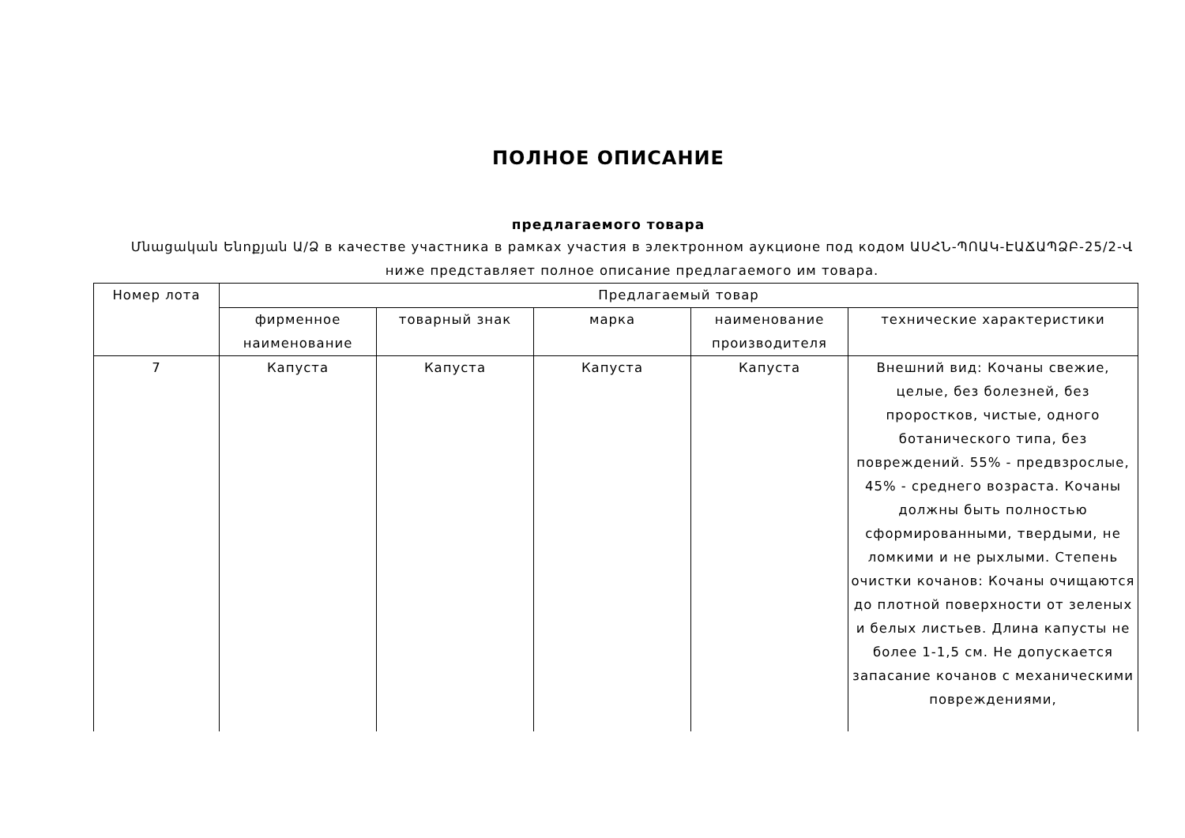ПОЛНОЕ ОПИСАНИЕ
предлагаемого товара
Մնացական Ենոքյան Ա/Ձ в качестве участника в рамках участия в электронном аукционе под кодом ԱՍՀՆ-ՊՈԱԿ-ԷԱՃԱՊՁԲ-25/2-Վ ниже представляет полное описание предлагаемого им товара.
| Номер лота | Предлагаемый товар | | | | |
| --- | --- | --- | --- | --- | --- |
| | фирменное наименование | товарный знак | марка | наименование производителя | технические характеристики |
| 7 | Капуста | Капуста | Капуста | Капуста | Внешний вид: Кочаны свежие, целые, без болезней, без проростков, чистые, одного ботанического типа, без повреждений. 55% - предвзрослые, 45% - среднего возраста. Кочаны должны быть полностью сформированными, твердыми, не ломкими и не рыхлыми. Степень очистки кочанов: Кочаны очищаются до плотной поверхности от зеленых и белых листьев. Длина капусты не более 1-1,5 см. Не допускается запасание кочанов с механическими повреждениями, |